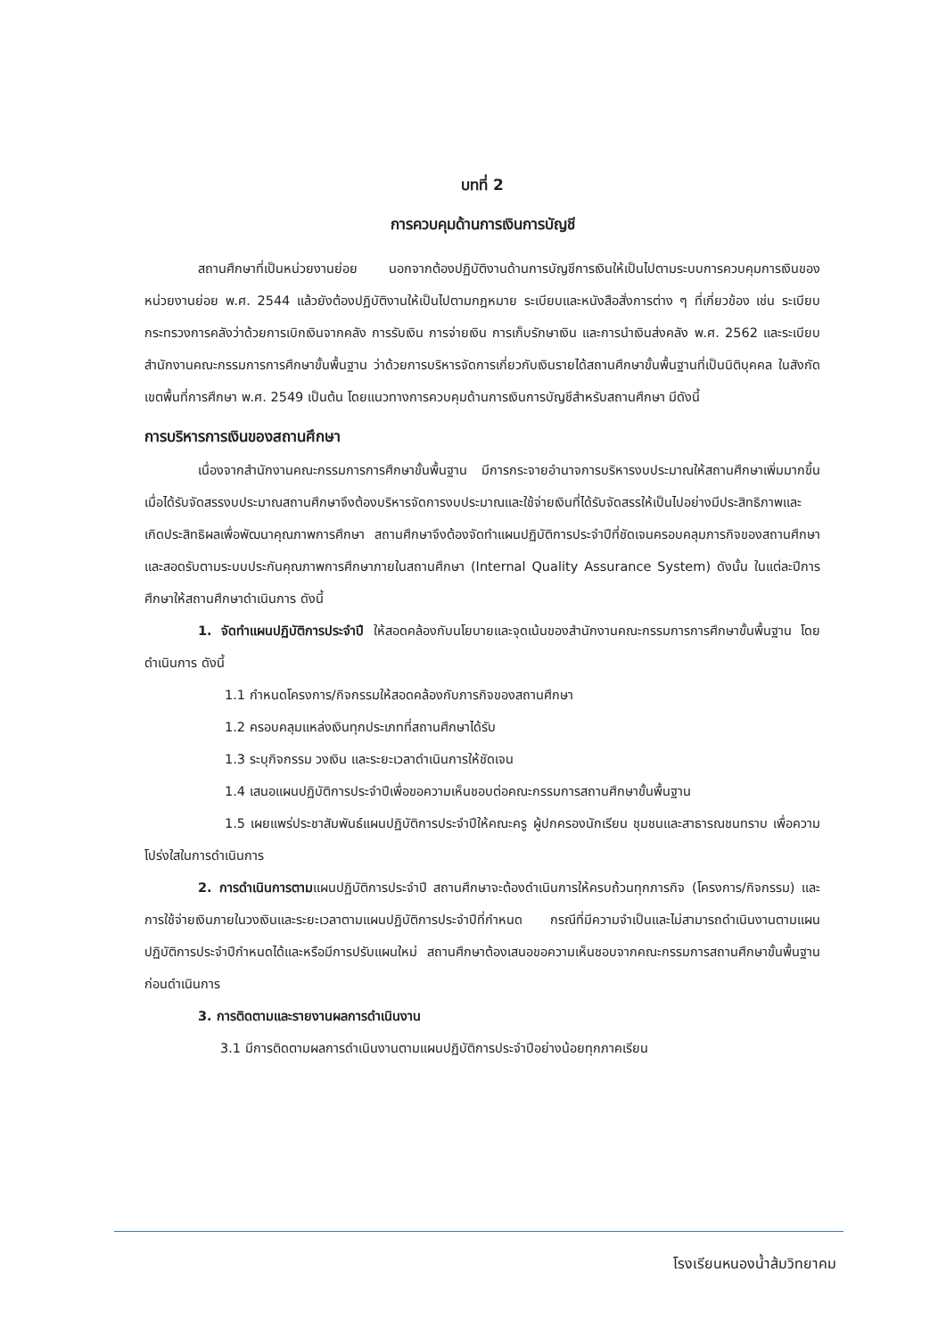บทที่ 2
การควบคุมด้านการเงินการบัญชี
สถานศึกษาที่เป็นหน่วยงานย่อย นอกจากต้องปฏิบัติงานด้านการบัญชีการเงินให้เป็นไปตามระบบการควบคุมการเงินของหน่วยงานย่อย พ.ศ. 2544 แล้วยังต้องปฏิบัติงานให้เป็นไปตามกฎหมาย ระเบียบและหนังสือสั่งการต่าง ๆ ที่เกี่ยวข้อง เช่น ระเบียบกระทรวงการคลังว่าด้วยการเบิกเงินจากคลัง การรับเงิน การจ่ายเงิน การเก็บรักษาเงิน และการนำเงินส่งคลัง พ.ศ. 2562 และระเบียบสำนักงานคณะกรรมการการศึกษาขั้นพื้นฐาน ว่าด้วยการบริหารจัดการเกี่ยวกับเงินรายได้สถานศึกษาขั้นพื้นฐานที่เป็นนิติบุคคล ในสังกัดเขตพื้นที่การศึกษา พ.ศ. 2549 เป็นต้น โดยแนวทางการควบคุมด้านการเงินการบัญชีสำหรับสถานศึกษา มีดังนี้
การบริหารการเงินของสถานศึกษา
เนื่องจากสำนักงานคณะกรรมการการศึกษาขั้นพื้นฐาน มีการกระจายอำนาจการบริหารงบประมาณให้สถานศึกษาเพิ่มมากขึ้น เมื่อได้รับจัดสรรงบประมาณสถานศึกษาจึงต้องบริหารจัดการงบประมาณและใช้จ่ายเงินที่ได้รับจัดสรรให้เป็นไปอย่างมีประสิทธิภาพและเกิดประสิทธิผลเพื่อพัฒนาคุณภาพการศึกษา สถานศึกษาจึงต้องจัดทำแผนปฏิบัติการประจำปีที่ชัดเจนครอบคลุมภารกิจของสถานศึกษาและสอดรับตามระบบประกันคุณภาพการศึกษาภายในสถานศึกษา (Internal Quality Assurance System) ดังนั้น ในแต่ละปีการศึกษาให้สถานศึกษาดำเนินการ ดังนี้
1. จัดทำแผนปฏิบัติการประจำปี ให้สอดคล้องกับนโยบายและจุดเน้นของสำนักงานคณะกรรมการการศึกษาขั้นพื้นฐาน โดยดำเนินการ ดังนี้
1.1 กำหนดโครงการ/กิจกรรมให้สอดคล้องกับภารกิจของสถานศึกษา
1.2 ครอบคลุมแหล่งเงินทุกประเภทที่สถานศึกษาได้รับ
1.3 ระบุกิจกรรม วงเงิน และระยะเวลาดำเนินการให้ชัดเจน
1.4 เสนอแผนปฏิบัติการประจำปีเพื่อขอความเห็นชอบต่อคณะกรรมการสถานศึกษาขั้นพื้นฐาน
1.5 เผยแพร่ประชาสัมพันธ์แผนปฏิบัติการประจำปีให้คณะครู ผู้ปกครองนักเรียน ชุมชนและสาธารณชนทราบ เพื่อความโปร่งใสในการดำเนินการ
2. การดำเนินการตามแผนปฏิบัติการประจำปี สถานศึกษาจะต้องดำเนินการให้ครบถ้วนทุกภารกิจ (โครงการ/กิจกรรม) และการใช้จ่ายเงินภายในวงเงินและระยะเวลาตามแผนปฏิบัติการประจำปีที่กำหนด กรณีที่มีความจำเป็นและไม่สามารถดำเนินงานตามแผนปฏิบัติการประจำปีกำหนดได้และหรือมีการปรับแผนใหม่ สถานศึกษาต้องเสนอขอความเห็นชอบจากคณะกรรมการสถานศึกษาขั้นพื้นฐานก่อนดำเนินการ
3. การติดตามและรายงานผลการดำเนินงาน
3.1 มีการติดตามผลการดำเนินงานตามแผนปฏิบัติการประจำปีอย่างน้อยทุกภาคเรียน
โรงเรียนหนองน้ำส้มวิทยาคม